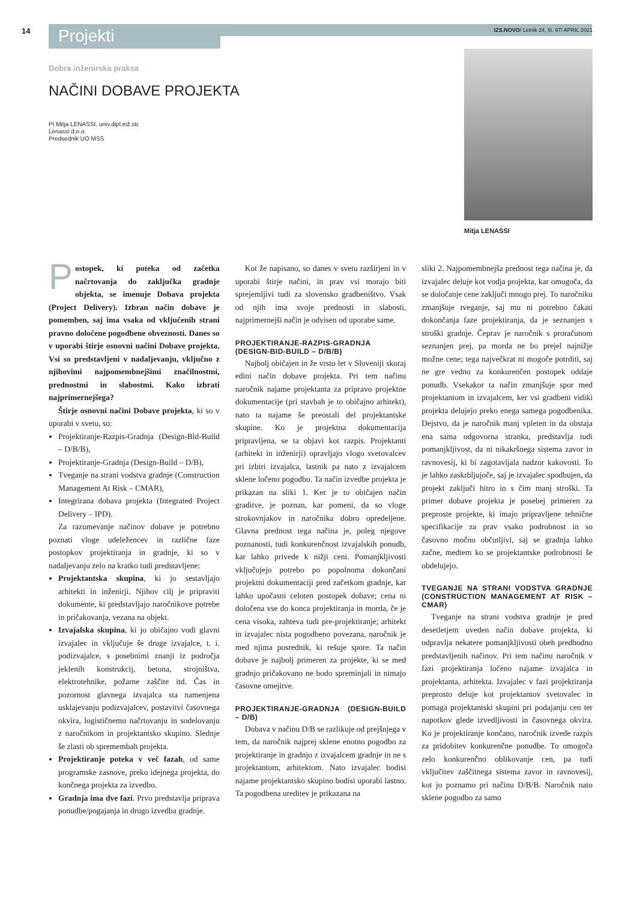14 Projekti IZS.NOVO/ Letnik 24, št. 97/ APRIL 2021
Dobra inženirska praksa
NAČINI DOBAVE PROJEKTA
PI Mitja LENASSI, univ.dipl.inž.str.
Lenassi d.o.o.
Predsednik UO MSS
Mitja LENASSI
Postopek, ki poteka od začetka načrtovanja do zaključka gradnje objekta, se imenuje Dobava projekta (Project Delivery). Izbran način dobave je pomemben, saj ima vsaka od vključenih strani pravno določene pogodbene obveznosti. Danes so v uporabi štirje osnovni načini Dobave projekta. Vsi so predstavljeni v nadaljevanju, vključno z njihovimi najpomembnejšimi značilnostmi, prednostmi in slabostmi. Kako izbrati najprimernejšega?
Štirje osnovni načini Dobave projekta, ki so v uporabi v svetu, so:
Projektiranje-Razpis-Gradnja (Design-Bid-Build – D/B/B),
Projektiranje-Gradnja (Design-Build – D/B),
Tveganje na strani vodstva gradnje (Construction Management At Risk – CMAR),
Integrirana dobava projekta (Integrated Project Delivery – IPD).
Za razumevanje načinov dobave je potrebno poznati vloge udeležencev in različne faze postopkov projektiranja in gradnje, ki so v nadaljevanju zelo na kratko tudi predstavljene:
Projektantska skupina, ki jo sestavljajo arhitekti in inženirji. Njihov cilj je pripraviti dokumente, ki predstavljajo naročnikove potrebe in pričakovanja, vezana na objekt.
Izvajalska skupina, ki jo običajno vodi glavni izvajalec in vključuje še druge izvajalce, t. i. podizvajalce, s posebnimi znanji iz področja jeklenih konstrukcij, betona, strojništva, elektrotehnike, požarne zaščite itd. Čas in pozornost glavnega izvajalca sta namenjena usklajevanju podizvajalcev, postavitvi časovnega okvira, logističnemu načrtovanju in sodelovanju z naročnikom in projektantsko skupino. Slednje še zlasti ob spremembah projekta.
Projektiranje poteka v več fazah, od same programske zasnove, preko idejnega projekta, do končnega projekta za izvedbo.
Gradnja ima dve fazi. Prvo predstavlja priprava ponudbe/pogajanja in drugo izvedba gradnje.
Kot že napisano, so danes v svetu razširjeni in v uporabi štirje načini, in prav vsi morajo biti sprejemljivi tudi za slovensko gradbeništvo. Vsak od njih ima svoje prednosti in slabosti, najprimernejši način je odvisen od uporabe same.
PROJEKTIRANJE-RAZPIS-GRADNJA (DESIGN-BID-BUILD – D/B/B)
Najbolj običajen in že vrsto let v Sloveniji skoraj edini način dobave projekta. Pri tem načinu naročnik najame projektanta za pripravo projektne dokumentacije (pri stavbah je to običajno arhitekt), nato ta najame še preostali del projektantske skupine. Ko je projektna dokumentacija pripravljena, se ta objavi kot razpis. Projektanti (arhitekt in inženirji) opravljajo vlogo svetovalcev pri izbiri izvajalca, lastnik pa nato z izvajalcem sklene ločeno pogodbo. Ta način izvedbe projekta je prikazan na sliki 1. Ker je to običajen način graditve, je poznan, kar pomeni, da so vloge strokovnjakov in naročnika dobro opredeljene. Glavna prednost tega načina je, poleg njegove poznanosti, tudi konkurenčnost izvajalskih ponudb, kar lahko privede k nižji ceni. Pomanjkljivosti vključujejo potrebo po popolnoma dokončani projektni dokumentaciji pred začetkom gradnje, kar lahko upočasni celoten postopek dobave; cena ni določena vse do konca projektiranja in morda, če je cena visoka, zahteva tudi pre-projektiranje; arhitekt in izvajalec nista pogodbeno povezana, naročnik je med njima posrednik, ki rešuje spore. Ta način dobave je najbolj primeren za projekte, ki se med gradnjo pričakovano ne bodo spreminjali in nimajo časovne omejitve.
PROJEKTIRANJE-GRADNJA (DESIGN-BUILD – D/B)
Dobava v načinu D/B se razlikuje od prejšnjega v tem, da naročnik najprej sklene enotno pogodbo za projektiranje in gradnjo z izvajalcem gradnje in ne s projektantom, arhitektom. Nato izvajalec bodisi najame projektantsko skupino bodisi uporabi lastno. Ta pogodbena ureditev je prikazana na
sliki 2. Najpomembnejša prednost tega načina je, da izvajalec deluje kot vodja projekta, kar omogoča, da se določanje cene zaključi mnogo prej. To naročniku zmanjšuje tveganje, saj mu ni potrebno čakati dokončanja faze projektiranja, da je seznanjen s stroški gradnje. Čeprav je naročnik s proračunom seznanjen prej, pa morda ne bo prejel najnižje možne cene; tega največkrat ni mogoče potrditi, saj ne gre vedno za konkurenčen postopek oddaje ponudb. Vsekakor ta način zmanjšuje spor med projektantom in izvajalcem, ker vsi gradbeni vidiki projekta delujejo preko enega samega pogodbenika. Dejstvo, da je naročnik manj vpleten in da obstaja ena sama odgovorna stranka, predstavlja tudi pomanjkljivost, da ni nikakršnega sistema zavor in ravnovesij, ki bi zagotavljala nadzor kakovosti. To je lahko zaskrbljujoče, saj je izvajalec spodbujen, da projekt zaključi hitro in s čim manj stroški. Ta primer dobave projekta je posebej primeren za preproste projekte, ki imajo pripravljene tehnične specifikacije za prav vsako podrobnost in so časovno močno občutljivi, saj se gradnja lahko začne, medtem ko se projektantske podrobnosti še obdelujejo.
TVEGANJE NA STRANI VODSTVA GRADNJE (CONSTRUCTION MANAGEMENT AT RISK – CMAR)
Tveganje na strani vodstva gradnje je pred desetletjem uveden način dobave projekta, ki odpravlja nekatere pomanjkljivosti obeh predhodno predstavljenih načinov. Pri tem načinu naročnik v fazi projektiranja ločeno najame izvajalca in projektanta, arhitekta. Izvajalec v fazi projektiranja preprosto deluje kot projektantov svetovalec in pomaga projektantski skupini pri podajanju cen ter napotkov glede izvedljivosti in časovnega okvira. Ko je projektiranje končano, naročnik izvede razpis za pridobitev konkurenčne ponudbe. To omogoča zelo konkurenčno oblikovanje cen, pa tudi vključitev zaščitnega sistema zavor in ravnovesij, kot jo poznamo pri načinu D/B/B. Naročnik nato sklene pogodbo za samo